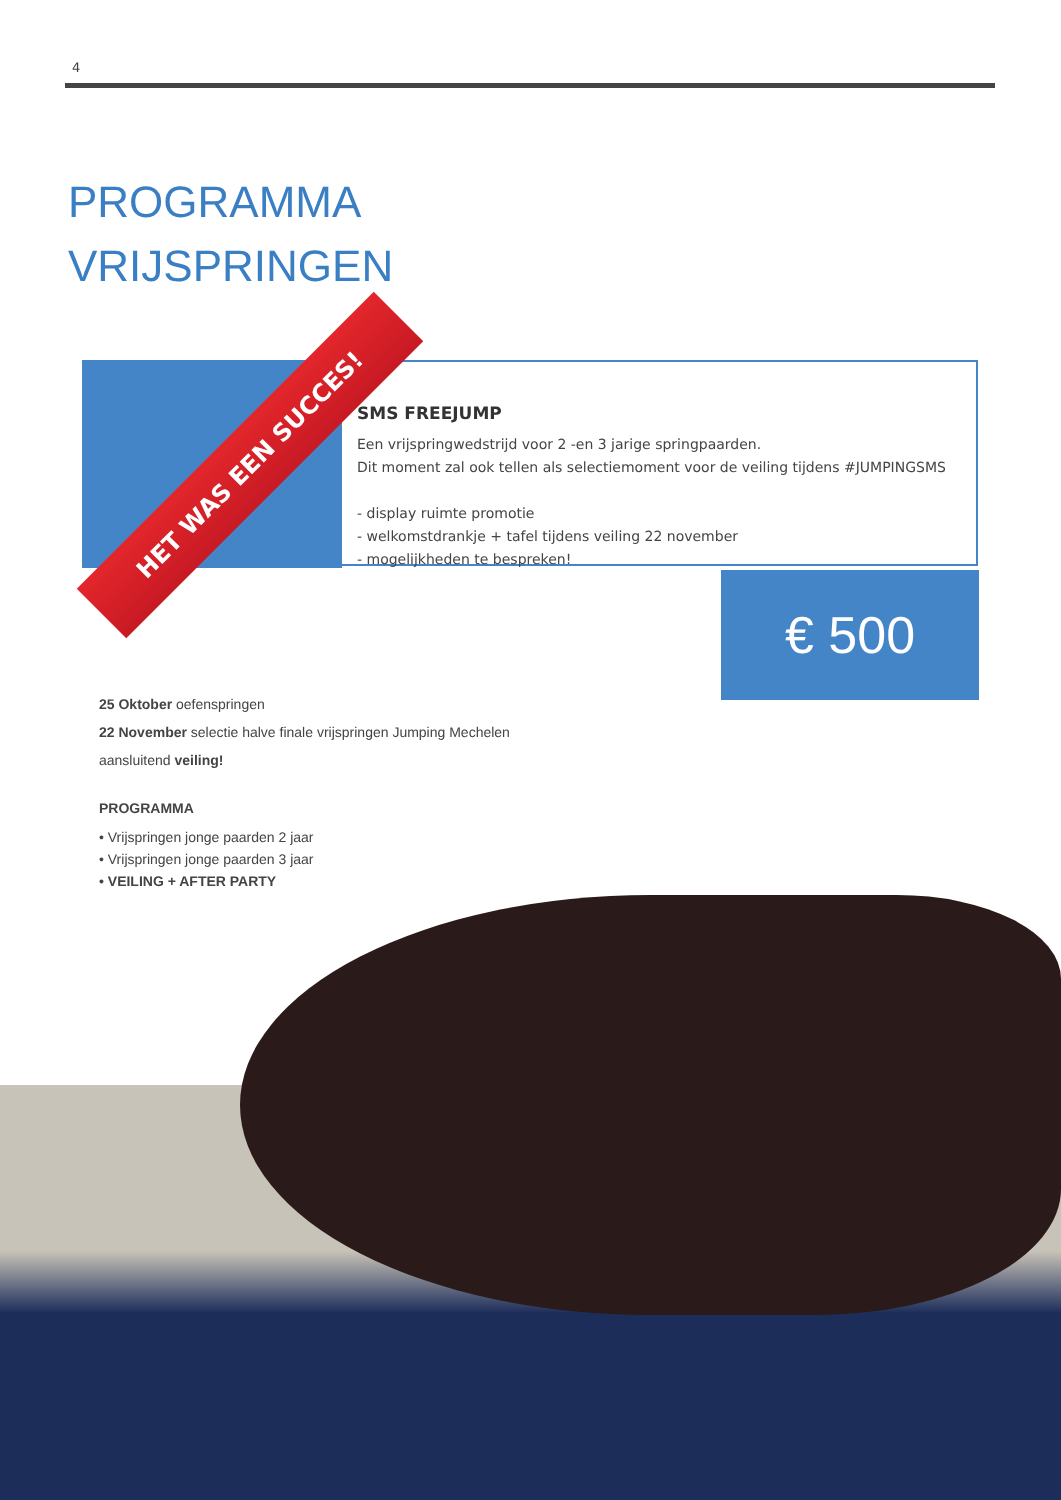4
PROGRAMMA
VRIJSPRINGEN
SMS FREEJUMP
Een vrijspringwedstrijd voor 2 -en 3 jarige springpaarden.
Dit moment zal ook tellen als selectiemoment voor de veiling tijdens #JUMPINGSMS
- display ruimte promotie
- welkomstdrankje + tafel tijdens veiling 22 november
- mogelijkheden te bespreken!
HET WAS EEN SUCCES!
€ 500
25 Oktober oefenspringen
22 November selectie halve finale vrijspringen Jumping Mechelen
aansluitend veiling!
PROGRAMMA
• Vrijspringen jonge paarden 2 jaar
• Vrijspringen jonge paarden 3 jaar
• VEILING + AFTER PARTY